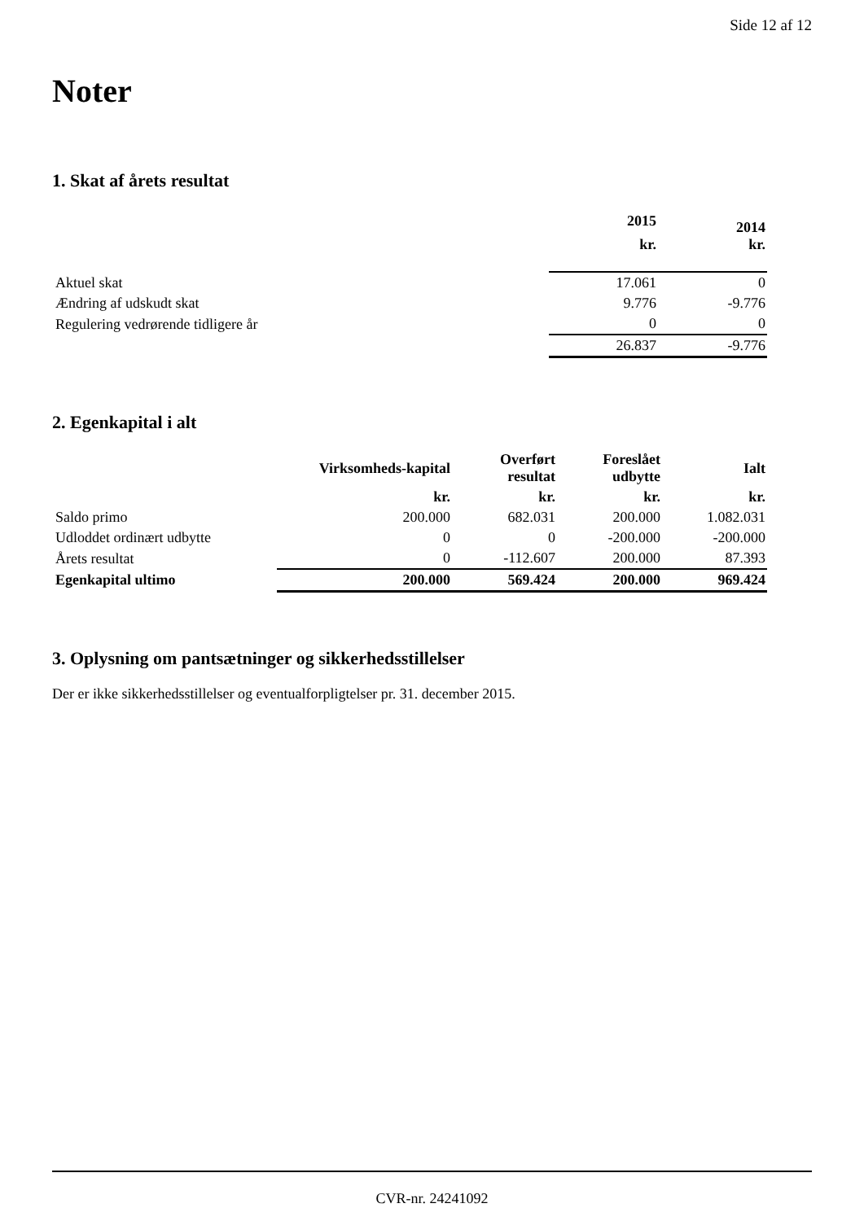Side 12 af 12
Noter
1. Skat af årets resultat
| | 2015 kr. | 2014 kr. |
| --- | --- | --- |
| Aktuel skat | 17.061 | 0 |
| Ændring af udskudt skat | 9.776 | -9.776 |
| Regulering vedrørende tidligere år | 0 | 0 |
| | 26.837 | -9.776 |
2. Egenkapital i alt
| | Virksomheds-kapital | Overført resultat | Foreslået udbytte | Ialt |
| --- | --- | --- | --- | --- |
| | kr. | kr. | kr. | kr. |
| Saldo primo | 200.000 | 682.031 | 200.000 | 1.082.031 |
| Udloddet ordinært udbytte | 0 | 0 | -200.000 | -200.000 |
| Årets resultat | 0 | -112.607 | 200.000 | 87.393 |
| Egenkapital ultimo | 200.000 | 569.424 | 200.000 | 969.424 |
3. Oplysning om pantsætninger og sikkerhedsstillelser
Der er ikke sikkerhedsstillelser og eventualforpligtelser pr. 31. december 2015.
CVR-nr. 24241092